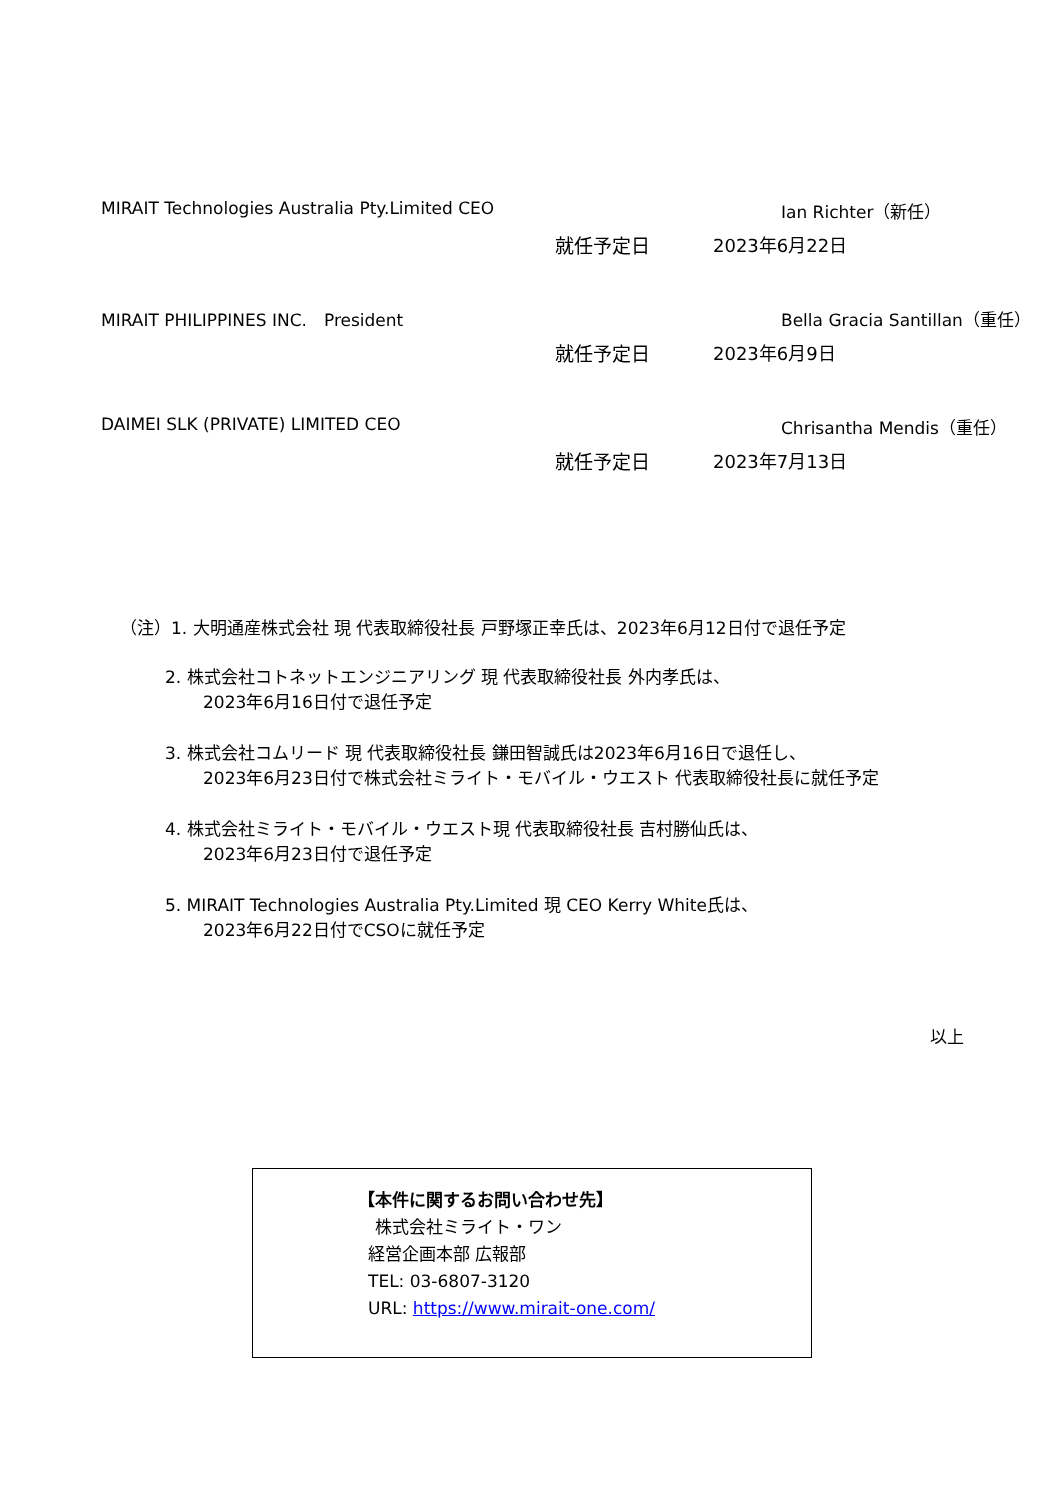MIRAIT Technologies Australia Pty.Limited CEO Ian Richter（新任）
就任予定日 2023年6月22日
MIRAIT PHILIPPINES INC.　President Bella Gracia Santillan（重任）
就任予定日 2023年6月9日
DAIMEI SLK (PRIVATE) LIMITED CEO Chrisantha Mendis（重任）
就任予定日 2023年7月13日
（注）1. 大明通産株式会社 現 代表取締役社長 戸野塚正幸氏は、2023年6月12日付で退任予定
2. 株式会社コトネットエンジニアリング 現 代表取締役社長 外内孝氏は、
2023年6月16日付で退任予定
3. 株式会社コムリード 現 代表取締役社長 鎌田智誠氏は2023年6月16日で退任し、
2023年6月23日付で株式会社ミライト・モバイル・ウエスト 代表取締役社長に就任予定
4. 株式会社ミライト・モバイル・ウエスト現 代表取締役社長 吉村勝仙氏は、
2023年6月23日付で退任予定
5. MIRAIT Technologies Australia Pty.Limited 現 CEO Kerry White氏は、
2023年6月22日付でCSOに就任予定
以上
【本件に関するお問い合わせ先】
株式会社ミライト・ワン
経営企画本部 広報部
TEL: 03-6807-3120
URL: https://www.mirait-one.com/